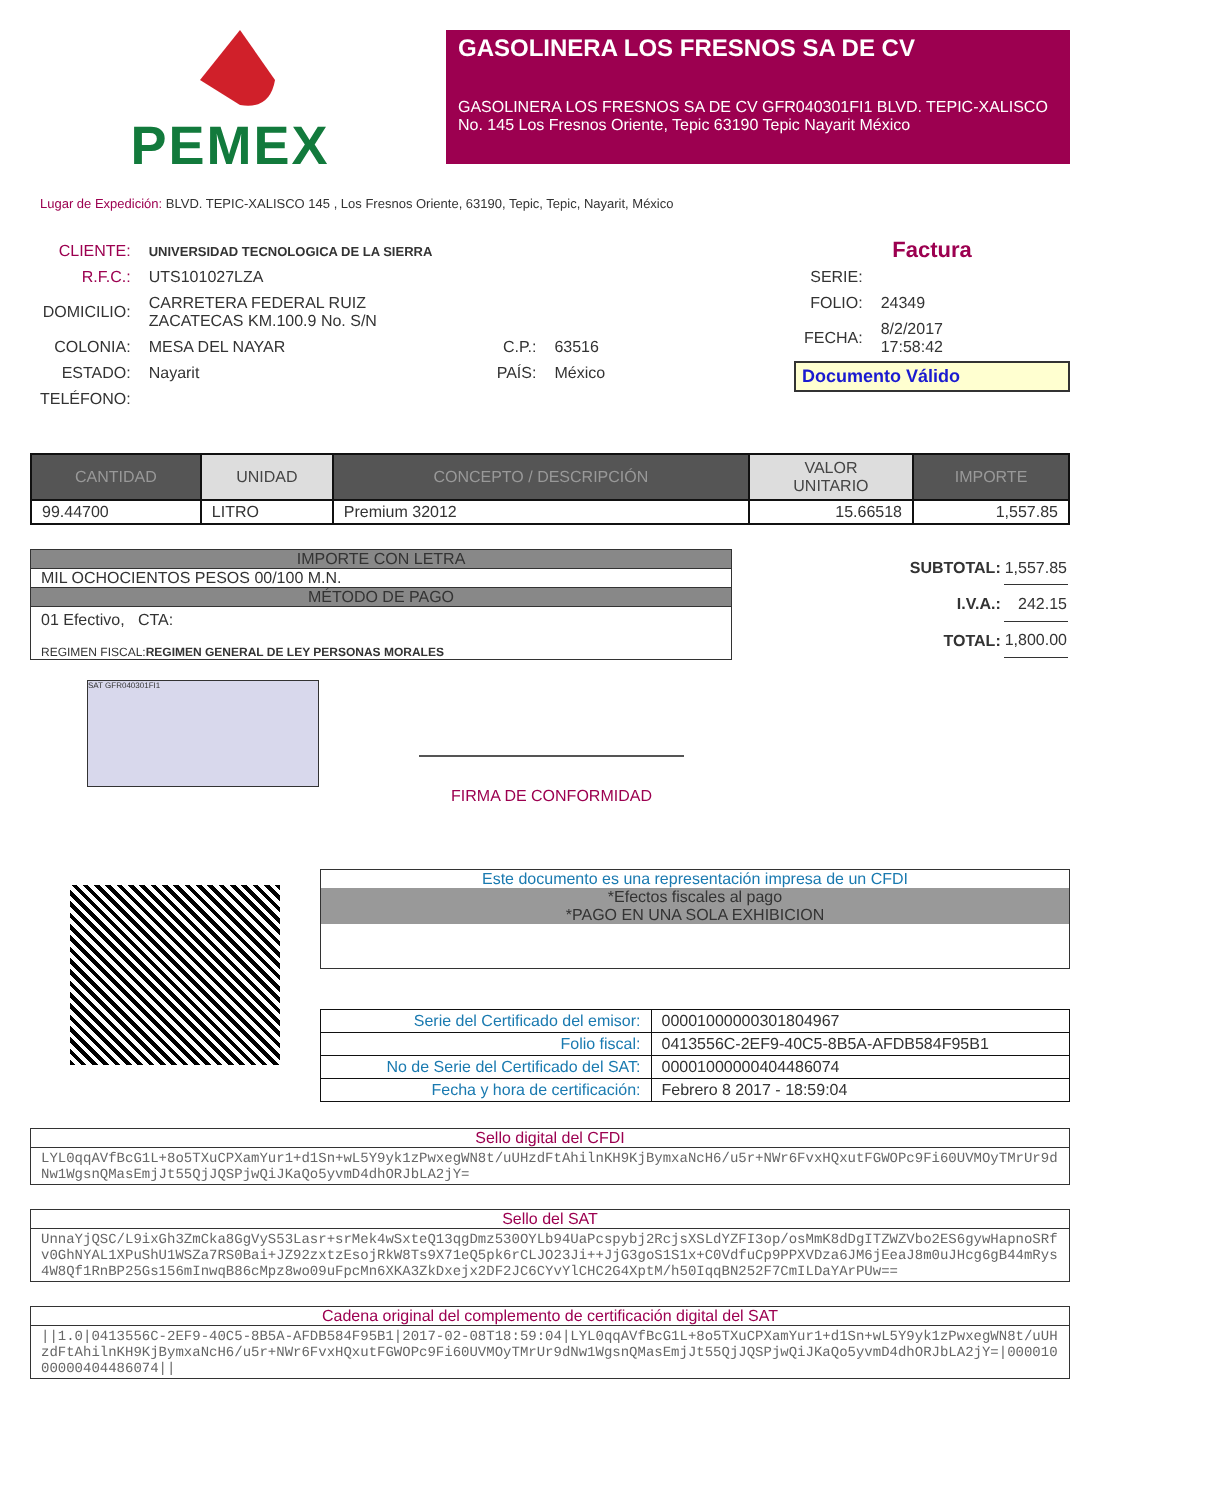PEMEX
GASOLINERA LOS FRESNOS SA DE CV
GASOLINERA LOS FRESNOS SA DE CV GFR040301FI1 BLVD. TEPIC-XALISCO No. 145 Los Fresnos Oriente, Tepic 63190 Tepic Nayarit México
Lugar de Expedición: BLVD. TEPIC-XALISCO 145 , Los Fresnos Oriente, 63190, Tepic, Tepic, Nayarit, México
| CLIENTE: | UNIVERSIDAD TECNOLOGICA DE LA SIERRA | | |
| R.F.C.: | UTS101027LZA | | |
| DOMICILIO: | CARRETERA FEDERAL RUIZ ZACATECAS KM.100.9 No. S/N | | |
| COLONIA: | MESA DEL NAYAR | C.P.: | 63516 |
| ESTADO: | Nayarit | PAÍS: | México |
| TELÉFONO: | | | |
Factura
| SERIE: | |
| FOLIO: | 24349 |
| FECHA: | 8/2/2017 17:58:42 |
Documento Válido
| CANTIDAD | UNIDAD | CONCEPTO / DESCRIPCIÓN | VALOR UNITARIO | IMPORTE |
| --- | --- | --- | --- | --- |
| 99.44700 | LITRO | Premium 32012 | 15.66518 | 1,557.85 |
IMPORTE CON LETRA
MIL OCHOCIENTOS PESOS 00/100 M.N.
MÉTODO DE PAGO
01 Efectivo, CTA:
REGIMEN FISCAL:REGIMEN GENERAL DE LEY PERSONAS MORALES
| SUBTOTAL: | 1,557.85 |
| I.V.A.: | 242.15 |
| TOTAL: | 1,800.00 |
SAT GFR040301FI1
FIRMA DE CONFORMIDAD
Este documento es una representación impresa de un CFDI
*Efectos fiscales al pago
*PAGO EN UNA SOLA EXHIBICION
| Serie del Certificado del emisor: | 00001000000301804967 |
| Folio fiscal: | 0413556C-2EF9-40C5-8B5A-AFDB584F95B1 |
| No de Serie del Certificado del SAT: | 00001000000404486074 |
| Fecha y hora de certificación: | Febrero 8 2017 - 18:59:04 |
Sello digital del CFDI
LYL0qqAVfBcG1L+8o5TXuCPXamYur1+d1Sn+wL5Y9yk1zPwxegWN8t/uUHzdFtAhilnKH9KjBymxaNcH6/u5r+NWr6FvxHQxutFGWOPc9Fi60UVMOyTMrUr9dNw1WgsnQMasEmjJt55QjJQSPjwQiJKaQo5yvmD4dhORJbLA2jY=
Sello del SAT
UnnaYjQSC/L9ixGh3ZmCka8GgVyS53Lasr+srMek4wSxteQ13qgDmz530OYLb94UaPcspybj2RcjsXSLdYZFI3op/osMmK8dDgITZWZVbo2ES6gywHapnoSRfv0GhNYAL1XPuShU1WSZa7RS0Bai+JZ92zxtzEsojRkW8Ts9X71eQ5pk6rCLJO23Ji++JjG3goS1S1x+C0VdfuCp9PPXVDza6JM6jEeaJ8m0uJHcg6gB44mRys4W8Qf1RnBP25Gs156mInwqB86cMpz8wo09uFpcMn6XKA3ZkDxejx2DF2JC6CYvYlCHC2G4XptM/h50IqqBN252F7CmILDaYArPUw==
Cadena original del complemento de certificación digital del SAT
||1.0|0413556C-2EF9-40C5-8B5A-AFDB584F95B1|2017-02-08T18:59:04|LYL0qqAVfBcG1L+8o5TXuCPXamYur1+d1Sn+wL5Y9yk1zPwxegWN8t/uUHzdFtAhilnKH9KjBymxaNcH6/u5r+NWr6FvxHQxutFGWOPc9Fi60UVMOyTMrUr9dNw1WgsnQMasEmjJt55QjJQSPjwQiJKaQo5yvmD4dhORJbLA2jY=|00001000000404486074||